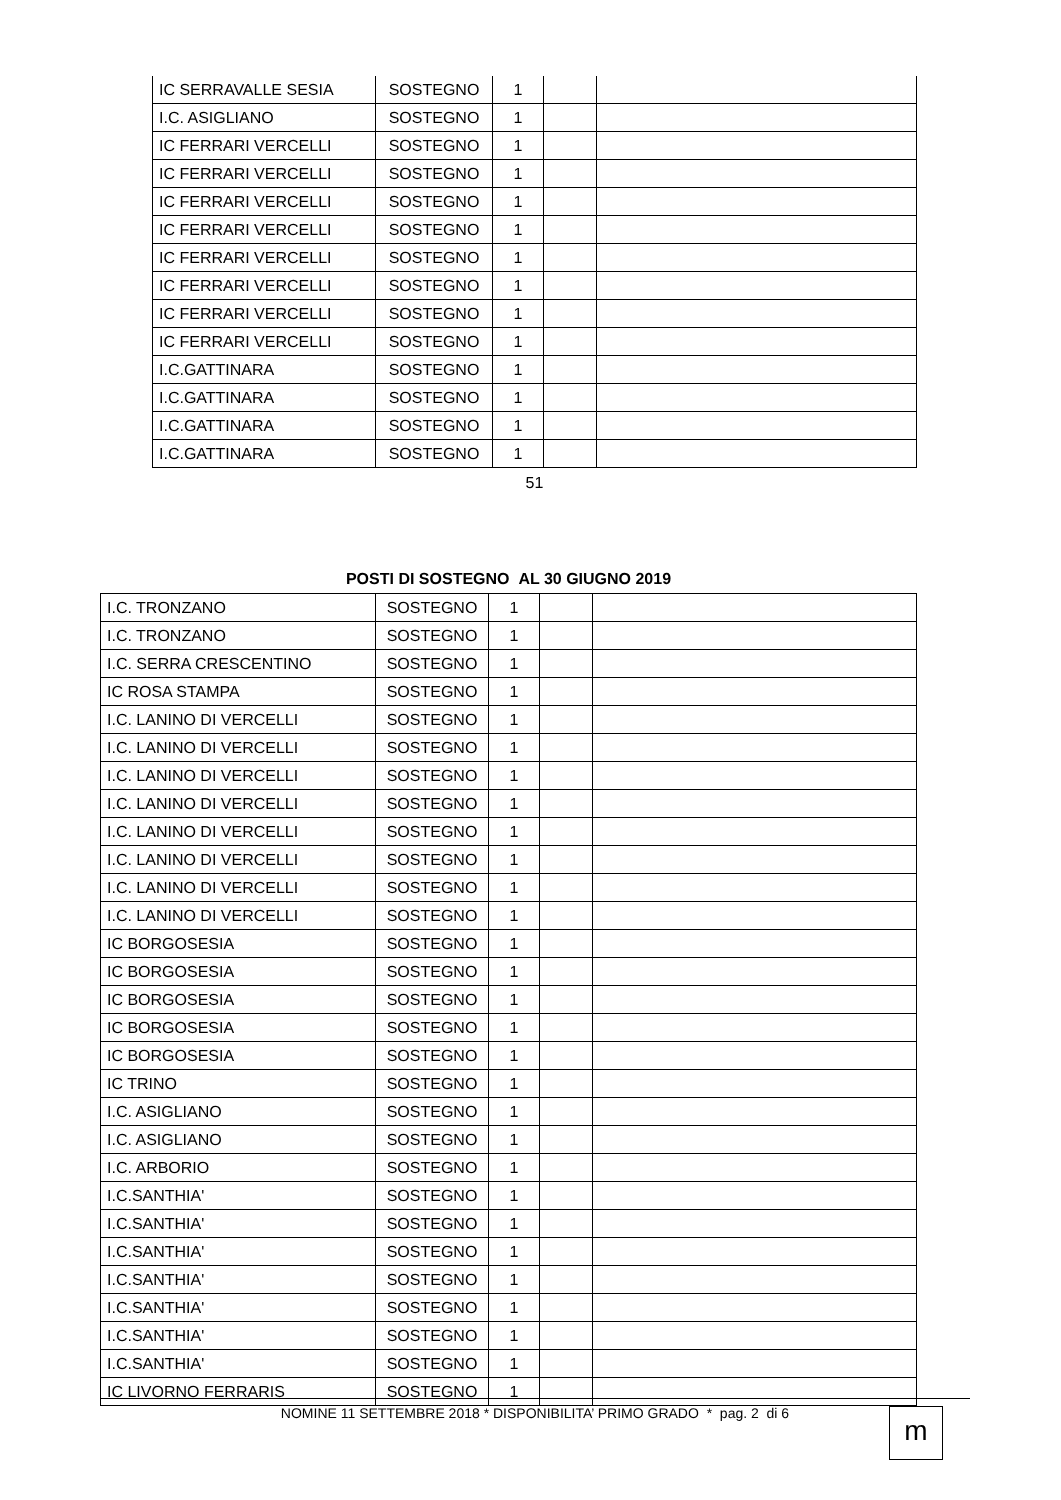| IC SERRAVALLE SESIA | SOSTEGNO | 1 | | |
| I.C. ASIGLIANO | SOSTEGNO | 1 | | |
| IC FERRARI VERCELLI | SOSTEGNO | 1 | | |
| IC FERRARI VERCELLI | SOSTEGNO | 1 | | |
| IC FERRARI VERCELLI | SOSTEGNO | 1 | | |
| IC FERRARI VERCELLI | SOSTEGNO | 1 | | |
| IC FERRARI VERCELLI | SOSTEGNO | 1 | | |
| IC FERRARI VERCELLI | SOSTEGNO | 1 | | |
| IC FERRARI VERCELLI | SOSTEGNO | 1 | | |
| IC FERRARI VERCELLI | SOSTEGNO | 1 | | |
| I.C.GATTINARA | SOSTEGNO | 1 | | |
| I.C.GATTINARA | SOSTEGNO | 1 | | |
| I.C.GATTINARA | SOSTEGNO | 1 | | |
| I.C.GATTINARA | SOSTEGNO | 1 | | |
51
POSTI DI SOSTEGNO AL 30 GIUGNO 2019
| I.C. TRONZANO | SOSTEGNO | 1 | | |
| I.C. TRONZANO | SOSTEGNO | 1 | | |
| I.C. SERRA CRESCENTINO | SOSTEGNO | 1 | | |
| IC ROSA STAMPA | SOSTEGNO | 1 | | |
| I.C. LANINO DI VERCELLI | SOSTEGNO | 1 | | |
| I.C. LANINO DI VERCELLI | SOSTEGNO | 1 | | |
| I.C. LANINO DI VERCELLI | SOSTEGNO | 1 | | |
| I.C. LANINO DI VERCELLI | SOSTEGNO | 1 | | |
| I.C. LANINO DI VERCELLI | SOSTEGNO | 1 | | |
| I.C. LANINO DI VERCELLI | SOSTEGNO | 1 | | |
| I.C. LANINO DI VERCELLI | SOSTEGNO | 1 | | |
| I.C. LANINO DI VERCELLI | SOSTEGNO | 1 | | |
| IC BORGOSESIA | SOSTEGNO | 1 | | |
| IC BORGOSESIA | SOSTEGNO | 1 | | |
| IC BORGOSESIA | SOSTEGNO | 1 | | |
| IC BORGOSESIA | SOSTEGNO | 1 | | |
| IC BORGOSESIA | SOSTEGNO | 1 | | |
| IC TRINO | SOSTEGNO | 1 | | |
| I.C. ASIGLIANO | SOSTEGNO | 1 | | |
| I.C. ASIGLIANO | SOSTEGNO | 1 | | |
| I.C. ARBORIO | SOSTEGNO | 1 | | |
| I.C.SANTHIA' | SOSTEGNO | 1 | | |
| I.C.SANTHIA' | SOSTEGNO | 1 | | |
| I.C.SANTHIA' | SOSTEGNO | 1 | | |
| I.C.SANTHIA' | SOSTEGNO | 1 | | |
| I.C.SANTHIA' | SOSTEGNO | 1 | | |
| I.C.SANTHIA' | SOSTEGNO | 1 | | |
| I.C.SANTHIA' | SOSTEGNO | 1 | | |
| IC LIVORNO FERRARIS | SOSTEGNO | 1 | | |
NOMINE 11 SETTEMBRE 2018 * DISPONIBILITA’ PRIMO GRADO * pag. 2 di 6 m